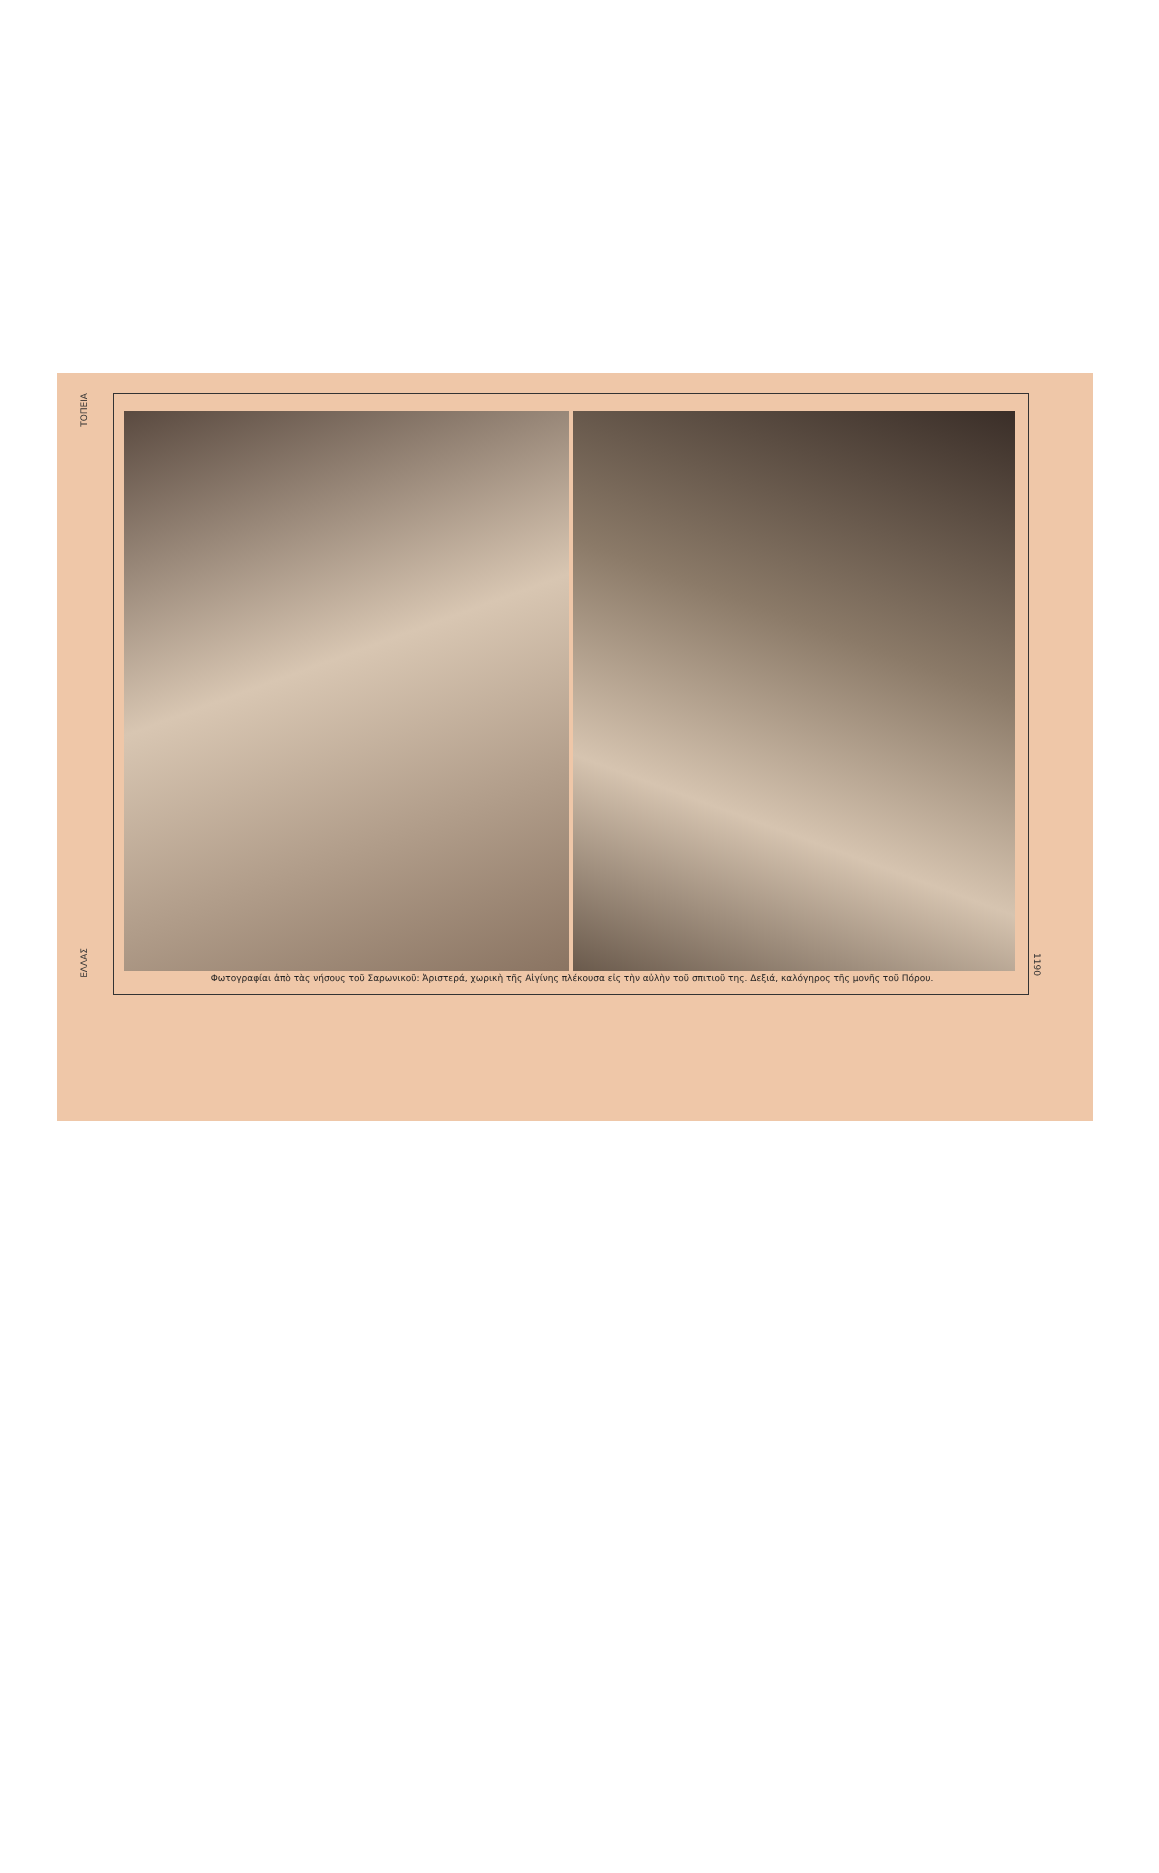ΤΟΠΕΙΑ
ΕΛΛΑΣ
Φωτογραφίαι ἀπὸ τὰς νήσους τοῦ Σαρωνικοῦ: Ἀριστερά, χωρικὴ τῆς Αἰγίνης πλέκουσα εἰς τὴν αὐλὴν τοῦ σπιτιοῦ της. Δεξιά, καλόγηρος τῆς μονῆς τοῦ Πόρου.
1190